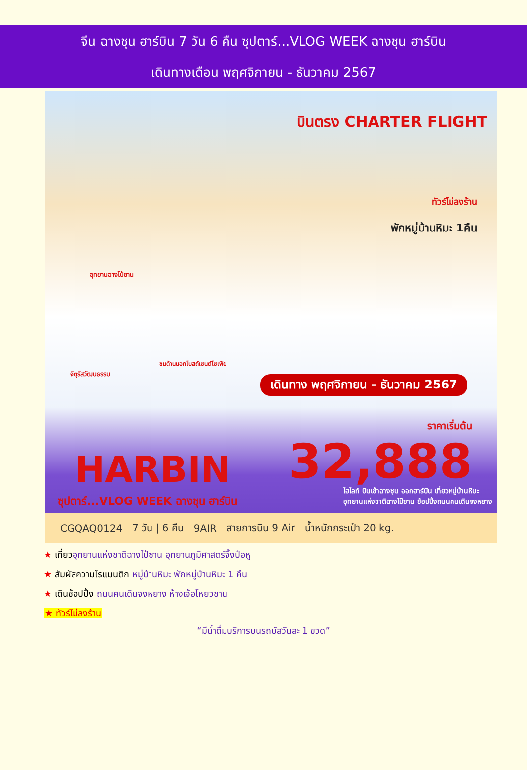จีน ฉางชุน ฮาร์บิน 7 วัน 6 คืน ซุปตาร์...VLOG WEEK ฉางชุน ฮาร์บิน
เดินทางเดือน พฤศจิกายน - ธันวาคม 2567
บินตรง CHARTER FLIGHT
ทัวร์ไม่ลงร้าน
พักหมู่บ้านหิมะ 1คืน
อุทยานฉางไป๋ซาน
จัตุรัสวัฒนธรรม
ชมด้านนอกโบสถ์เซนต์โซเฟีย
เดินทาง พฤศจิกายน - ธันวาคม 2567
ราคาเริ่มต้น
32,888 HARBIN
ซุปตาร์...VLOG WEEK ฉางชุน ฮาร์บิน
ไฮไลท์ บินเข้าฉางชุน ออกฮาร์บิน เที่ยวหมู่บ้านหิมะ
อุทยานแห่งชาติฉางไป๋ซาน ช้อปปิ้งถนนคนเดินจงหยาง
CGQAQ0124 7 วัน | 6 คืน 9AIR สายการบิน 9 Air น้ำหนักกระเป๋า 20 kg.
★ เที่ยวอุทยานแห่งชาติฉางไป๋ซาน อุทยานภูมิศาสตร์จิ้งป๋อหู
★ สัมผัสความโรแมนติก หมู่บ้านหิมะ พักหมู่บ้านหิมะ 1 คืน
★ เดินช้อปปิ้ง ถนนคนเดินจงหยาง ห้างเจ้อโหยวชาน
★ ทัวร์ไม่ลงร้าน
“มีน้ำดื่มบริการบนรถบัสวันละ 1 ขวด”